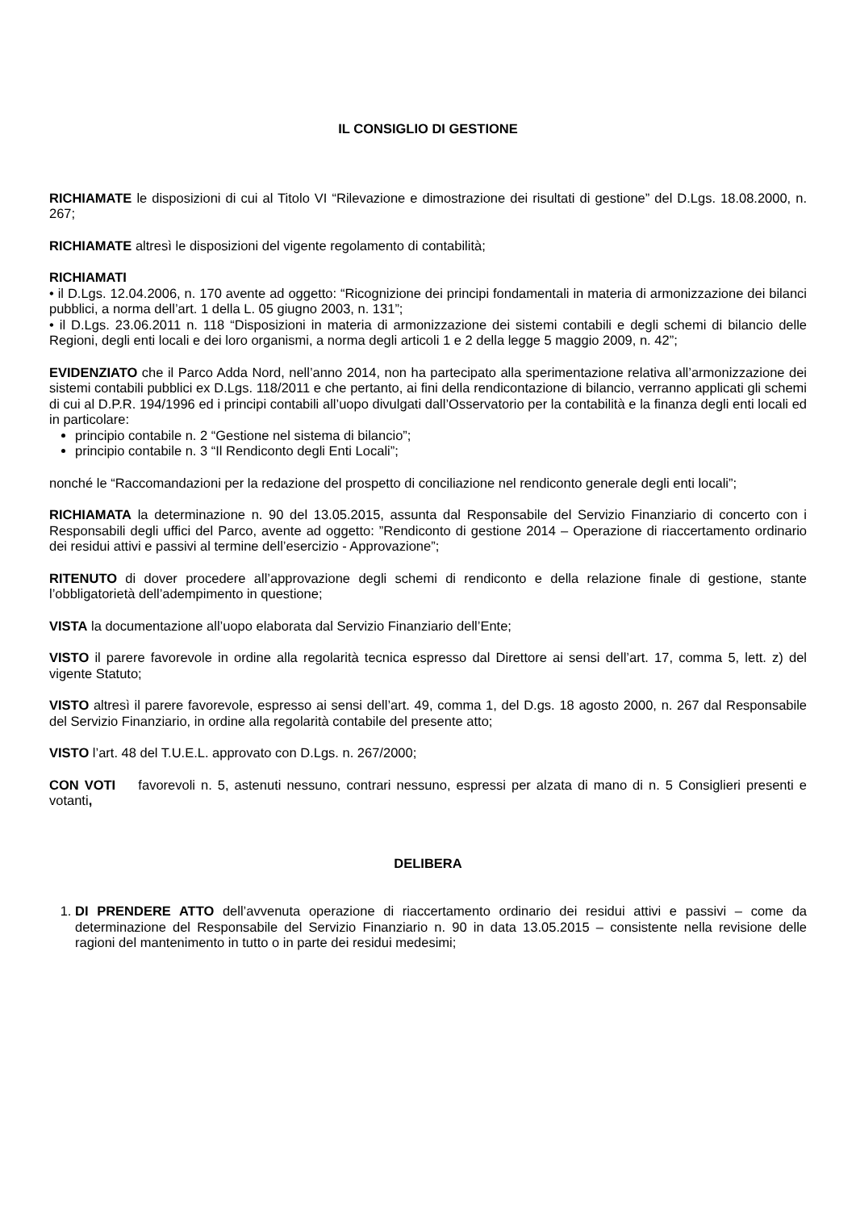IL CONSIGLIO DI GESTIONE
RICHIAMATE le disposizioni di cui al Titolo VI “Rilevazione e dimostrazione dei risultati di gestione” del D.Lgs. 18.08.2000, n. 267;
RICHIAMATE altresì le disposizioni del vigente regolamento di contabilità;
RICHIAMATI
• il D.Lgs. 12.04.2006, n. 170 avente ad oggetto: “Ricognizione dei principi fondamentali in materia di armonizzazione dei bilanci pubblici, a norma dell’art. 1 della L. 05 giugno 2003, n. 131”;
• il D.Lgs. 23.06.2011 n. 118 “Disposizioni in materia di armonizzazione dei sistemi contabili e degli schemi di bilancio delle Regioni, degli enti locali e dei loro organismi, a norma degli articoli 1 e 2 della legge 5 maggio 2009, n. 42”;
EVIDENZIATO che il Parco Adda Nord, nell’anno 2014, non ha partecipato alla sperimentazione relativa all’armonizzazione dei sistemi contabili pubblici ex D.Lgs. 118/2011 e che pertanto, ai fini della rendicontazione di bilancio, verranno applicati gli schemi di cui al D.P.R. 194/1996 ed i principi contabili all’uopo divulgati dall’Osservatorio per la contabilità e la finanza degli enti locali ed in particolare:
principio contabile n. 2 “Gestione nel sistema di bilancio”;
principio contabile n. 3 “Il Rendiconto degli Enti Locali”;
nonché le “Raccomandazioni per la redazione del prospetto di conciliazione nel rendiconto generale degli enti locali”;
RICHIAMATA la determinazione n. 90 del 13.05.2015, assunta dal Responsabile del Servizio Finanziario di concerto con i Responsabili degli uffici del Parco, avente ad oggetto: ”Rendiconto di gestione 2014 – Operazione di riaccertamento ordinario dei residui attivi e passivi al termine dell’esercizio - Approvazione”;
RITENUTO di dover procedere all’approvazione degli schemi di rendiconto e della relazione finale di gestione, stante l’obbligatorietà dell’adempimento in questione;
VISTA la documentazione all’uopo elaborata dal Servizio Finanziario dell’Ente;
VISTO il parere favorevole in ordine alla regolarità tecnica espresso dal Direttore ai sensi dell’art. 17, comma 5, lett. z) del vigente Statuto;
VISTO altresì il parere favorevole, espresso ai sensi dell’art. 49, comma 1, del D.gs. 18 agosto 2000, n. 267 dal Responsabile del Servizio Finanziario, in ordine alla regolarità contabile del presente atto;
VISTO l’art. 48 del T.U.E.L. approvato con D.Lgs. n. 267/2000;
CON VOTI favorevoli n. 5, astenuti nessuno, contrari nessuno, espressi per alzata di mano di n. 5 Consiglieri presenti e votanti,
DELIBERA
1. DI PRENDERE ATTO dell’avvenuta operazione di riaccertamento ordinario dei residui attivi e passivi – come da determinazione del Responsabile del Servizio Finanziario n. 90 in data 13.05.2015 – consistente nella revisione delle ragioni del mantenimento in tutto o in parte dei residui medesimi;